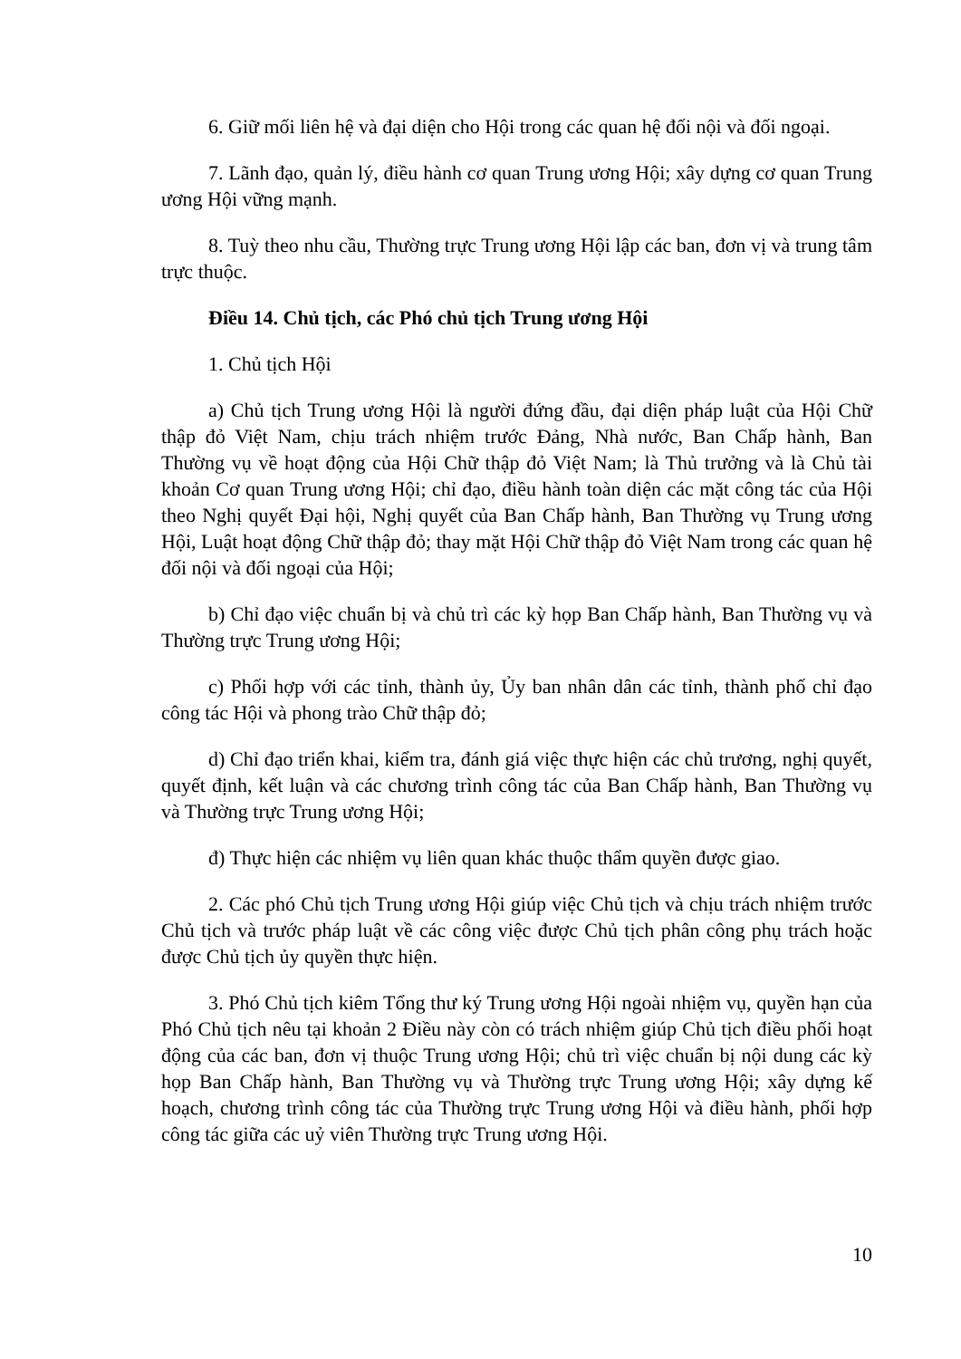6. Giữ mối liên hệ và đại diện cho Hội trong các quan hệ đối nội và đối ngoại.
7. Lãnh đạo, quản lý, điều hành cơ quan Trung ương Hội; xây dựng cơ quan Trung ương Hội vững mạnh.
8. Tuỳ theo nhu cầu, Thường trực Trung ương Hội lập các ban, đơn vị và trung tâm trực thuộc.
Điều 14. Chủ tịch, các Phó chủ tịch Trung ương Hội
1. Chủ tịch Hội
a) Chủ tịch Trung ương Hội là người đứng đầu, đại diện pháp luật của Hội Chữ thập đỏ Việt Nam, chịu trách nhiệm trước Đảng, Nhà nước, Ban Chấp hành, Ban Thường vụ về hoạt động của Hội Chữ thập đỏ Việt Nam; là Thủ trưởng và là Chủ tài khoản Cơ quan Trung ương Hội; chỉ đạo, điều hành toàn diện các mặt công tác của Hội theo Nghị quyết Đại hội, Nghị quyết của Ban Chấp hành, Ban Thường vụ Trung ương Hội, Luật hoạt động Chữ thập đỏ; thay mặt Hội Chữ thập đỏ Việt Nam trong các quan hệ đối nội và đối ngoại của Hội;
b) Chỉ đạo việc chuẩn bị và chủ trì các kỳ họp Ban Chấp hành, Ban Thường vụ và Thường trực Trung ương Hội;
c) Phối hợp với các tỉnh, thành ủy, Ủy ban nhân dân các tỉnh, thành phố chỉ đạo công tác Hội và phong trào Chữ thập đỏ;
d) Chỉ đạo triển khai, kiểm tra, đánh giá việc thực hiện các chủ trương, nghị quyết, quyết định, kết luận và các chương trình công tác của Ban Chấp hành, Ban Thường vụ và Thường trực Trung ương Hội;
đ) Thực hiện các nhiệm vụ liên quan khác thuộc thẩm quyền được giao.
2. Các phó Chủ tịch Trung ương Hội giúp việc Chủ tịch và chịu trách nhiệm trước Chủ tịch và trước pháp luật về các công việc được Chủ tịch phân công phụ trách hoặc được Chủ tịch ủy quyền thực hiện.
3. Phó Chủ tịch kiêm Tổng thư ký Trung ương Hội ngoài nhiệm vụ, quyền hạn của Phó Chủ tịch nêu tại khoản 2 Điều này còn có trách nhiệm giúp Chủ tịch điều phối hoạt động của các ban, đơn vị thuộc Trung ương Hội; chủ trì việc chuẩn bị nội dung các kỳ họp Ban Chấp hành, Ban Thường vụ và Thường trực Trung ương Hội; xây dựng kế hoạch, chương trình công tác của Thường trực Trung ương Hội và điều hành, phối hợp công tác giữa các uỷ viên Thường trực Trung ương Hội.
10